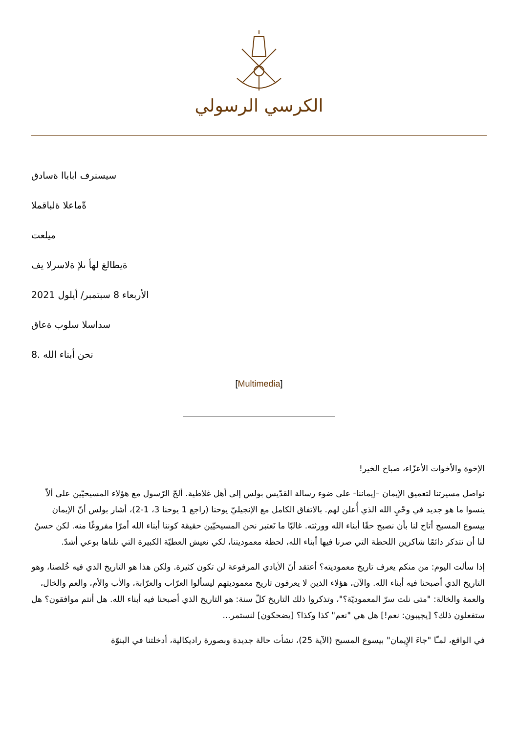الكرسي الرسولي
سيسنرف اباباا ةسادق
ةّماعلا ةلباقملا
ميلعت
ةيطالغ لهأ ىلإ ةلاسرلا يف
الأربعاء 8 سبتمبر/ أيلول 2021
سداسلا سلوب ةعاق
8. نحن أبناء الله
[Multimedia]
الإخوة والأخوات الأعزّاء، صباح الخير!
نواصل مسيرتنا لتعميق الإيمان –إيماننا- على ضوء رسالة القدّيس بولس إلى أهل غلاطية. ألحّ الرّسول مع هؤلاء المسيحيّين على ألاّ ينسوا ما هو جديد في وحْيِ الله الذي أُعلن لهم. بالاتفاق الكامل مع الإنجيليّ يوحنا (راجع 1 يوحنا 3، 1-2)، أشار بولس أنّ الإيمان بيسوع المسيح أتاح لنا بأن نصبح حقًا أبناء الله وورثته. غالبًا ما نَعتبر نحن المسيحيّين حقيقة كوننا أبناء الله أمرًا مفروغًا منه. لكن حسنٌ لنا أن نتذكر دائمًا شاكرين اللحظة التي صرنا فيها أبناء الله، لحظة معموديتنا، لكي نعيش العطيّة الكبيرة التي نلناها بوعي أشدّ.
إذا سألت اليوم: من منكم يعرف تاريخ معموديته؟ أعتقد أنّ الأيادي المرفوعة لن تكون كثيرة. ولكن هذا هو التاريخ الذي فيه خُلصنا، وهو التاريخ الذي أصبحنا فيه أبناء الله. والآن، هؤلاء الذين لا يعرفون تاريخ معموديتهم ليسألوا العرّاب والعرّابة، والأب والأم، والعم والخال، والعمة والخالة: "متى نلت سرّ المعموديّة؟"، وتذكروا ذلك التاريخ كلّ سنة: هو التاريخ الذي أصبحنا فيه أبناء الله. هل أنتم موافقون؟ هل ستفعلون ذلك؟ [يجيبون: نعم!] هل هي "نعم" كذا وكذا؟ [يضحكون] لنستمر...
في الواقع، لمـّا "جاءَ الإِيمان" بيسوع المسيح (الآية 25)، نشأت حالة جديدة وبصورة راديكالية، أدخلتنا في البنوّة